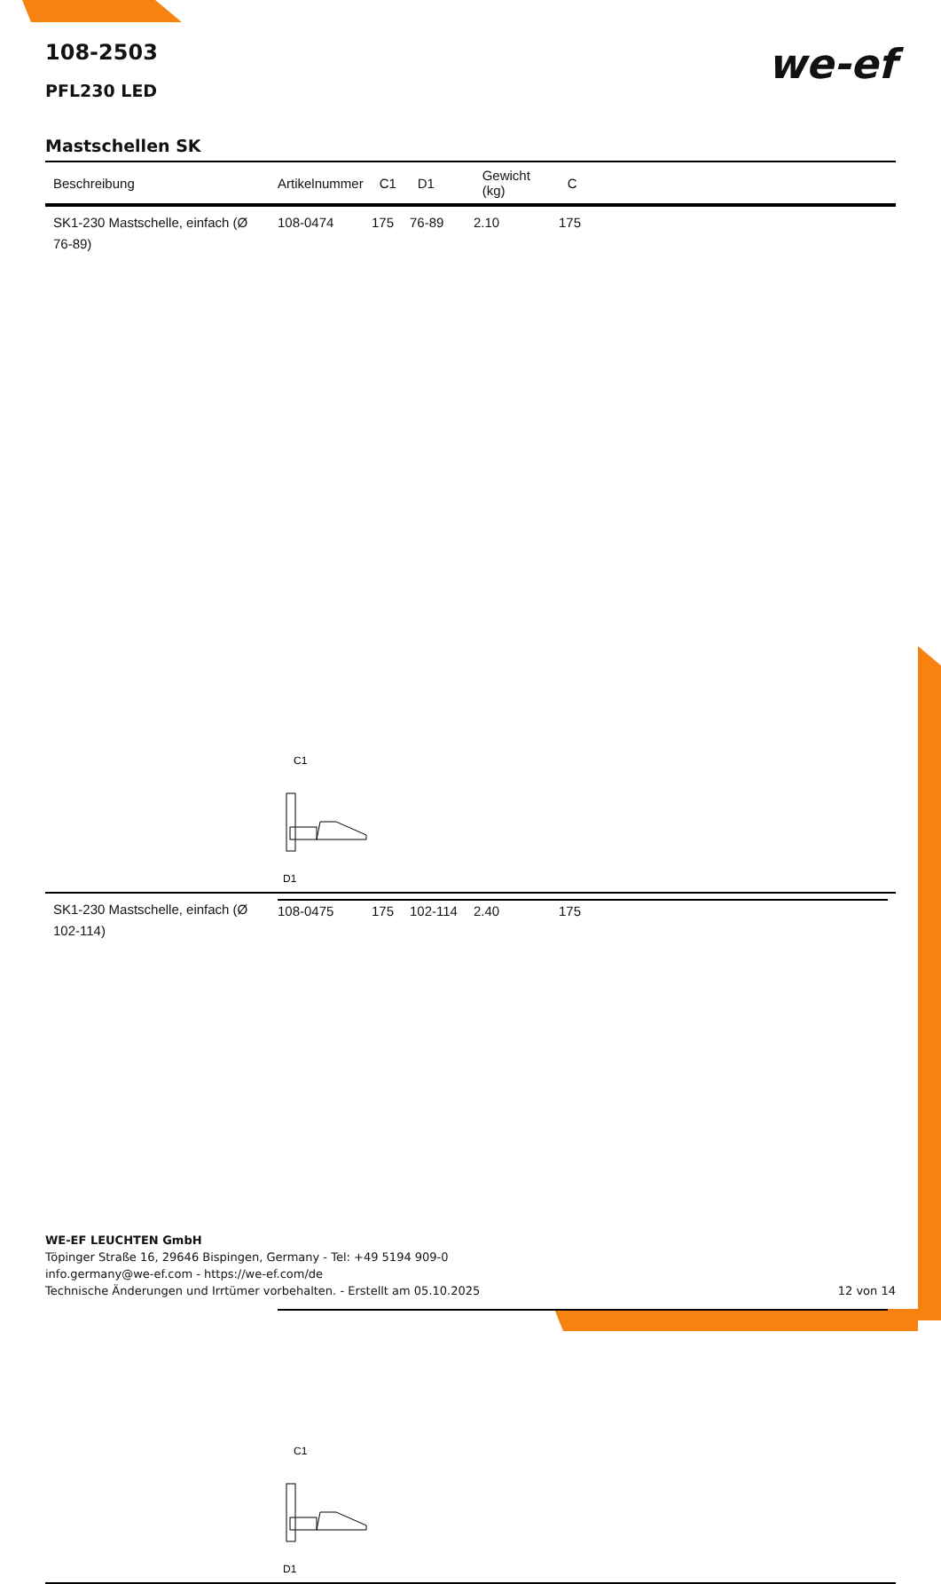we-ef
108-2503
PFL230 LED
Mastschellen SK
| Beschreibung | Artikelnummer | C1 | D1 | Gewicht (kg) | C |
| --- | --- | --- | --- | --- | --- |
| SK1-230 Mastschelle, einfach (Ø 76-89) | / 108-0474 / 175 / 76-89 / 2.10 / 175 / C1 D1 | | | | |
| SK1-230 Mastschelle, einfach (Ø 102-114) | / 108-0475 / 175 / 102-114 / 2.40 / 175 / C1 D1 | | | | |
WE-EF LEUCHTEN GmbH
Töpinger Straße 16, 29646 Bispingen, Germany - Tel: +49 5194 909-0
info.germany@we-ef.com - https://we-ef.com/de
Technische Änderungen und Irrtümer vorbehalten. - Erstellt am 05.10.2025
12 von 14